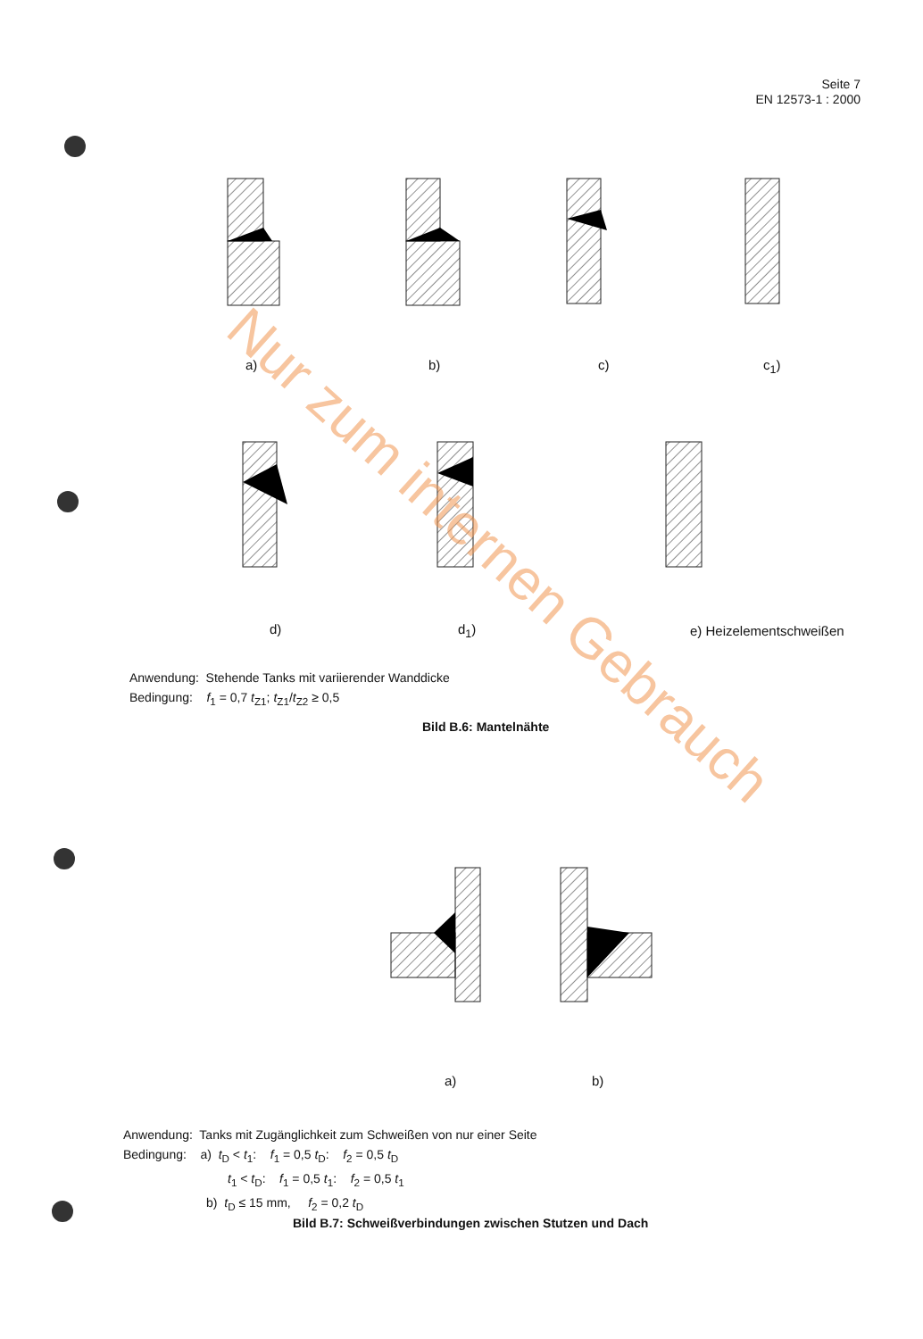Seite 7
EN 12573-1 : 2000
a) b) c) c<sub>1</sub>)
d) d<sub>1</sub>) e) Heizelementschweißen
Anwendung: Stehende Tanks mit variierender Wanddicke
Bedingung: f<sub>1</sub> = 0,7 t<sub>Z1</sub>; t<sub>Z1</sub>/t<sub>Z2</sub> ≥ 0,5
Bild B.6: Mantelnähte
a) b)
Anwendung: Tanks mit Zugänglichkeit zum Schweißen von nur einer Seite
Bedingung: a) t<sub>D</sub> < t<sub>1</sub>: f<sub>1</sub> = 0,5 t<sub>D</sub>: f<sub>2</sub> = 0,5 t<sub>D</sub>
t<sub>1</sub> < t<sub>D</sub>: f<sub>1</sub> = 0,5 t<sub>1</sub>: f<sub>2</sub> = 0,5 t<sub>1</sub>
b) t<sub>D</sub> ≤ 15 mm, f<sub>2</sub> = 0,2 t<sub>D</sub>
Bild B.7: Schweißverbindungen zwischen Stutzen und Dach
Nur zum internen Gebrauch